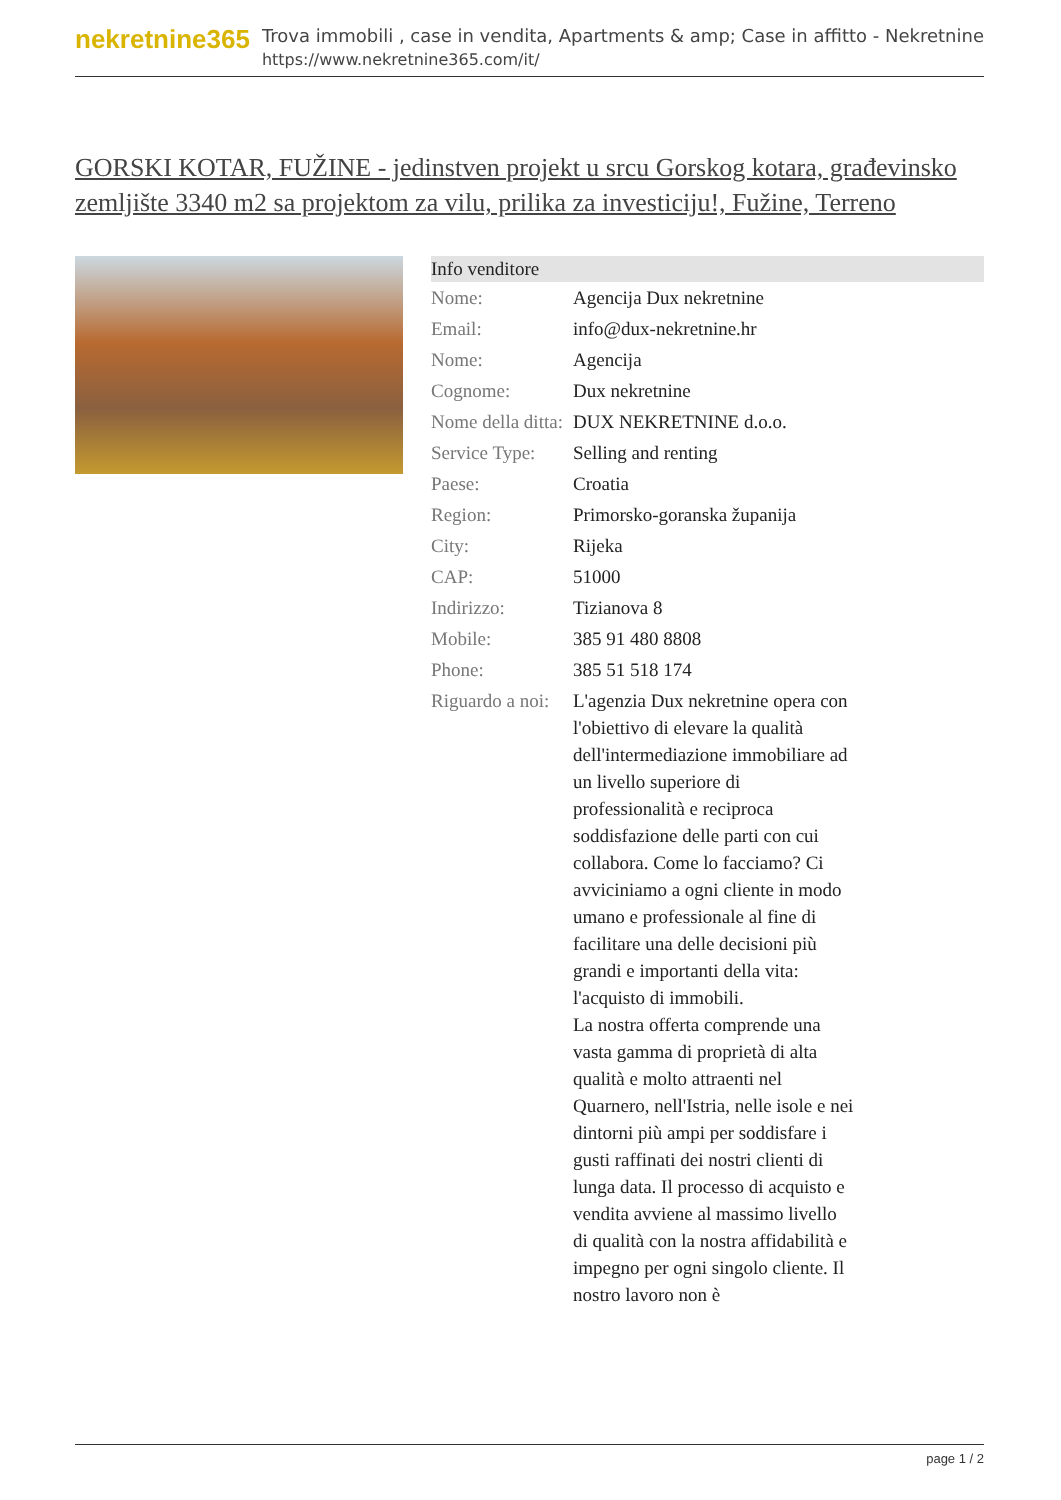nekretnine365
Trova immobili , case in vendita, Apartments & amp; Case in affitto - Nekretnine
https://www.nekretnine365.com/it/
GORSKI KOTAR, FUŽINE - jedinstven projekt u srcu Gorskog kotara, građevinsko zemljište 3340 m2 sa projektom za vilu, prilika za investiciju!, Fužine, Terreno
| Info venditore | |
| --- | --- |
| Nome: | Agencija Dux nekretnine |
| Email: | info@dux-nekretnine.hr |
| Nome: | Agencija |
| Cognome: | Dux nekretnine |
| Nome della ditta: | DUX NEKRETNINE d.o.o. |
| Service Type: | Selling and renting |
| Paese: | Croatia |
| Region: | Primorsko-goranska županija |
| City: | Rijeka |
| CAP: | 51000 |
| Indirizzo: | Tizianova 8 |
| Mobile: | 385 91 480 8808 |
| Phone: | 385 51 518 174 |
| Riguardo a noi: | L'agenzia Dux nekretnine opera con l'obiettivo di elevare la qualità dell'intermediazione immobiliare ad un livello superiore di professionalità e reciproca soddisfazione delle parti con cui collabora. Come lo facciamo? Ci avviciniamo a ogni cliente in modo umano e professionale al fine di facilitare una delle decisioni più grandi e importanti della vita: l'acquisto di immobili. La nostra offerta comprende una vasta gamma di proprietà di alta qualità e molto attraenti nel Quarnero, nell'Istria, nelle isole e nei dintorni più ampi per soddisfare i gusti raffinati dei nostri clienti di lunga data. Il processo di acquisto e vendita avviene al massimo livello di qualità con la nostra affidabilità e impegno per ogni singolo cliente. Il nostro lavoro non è |
page 1 / 2